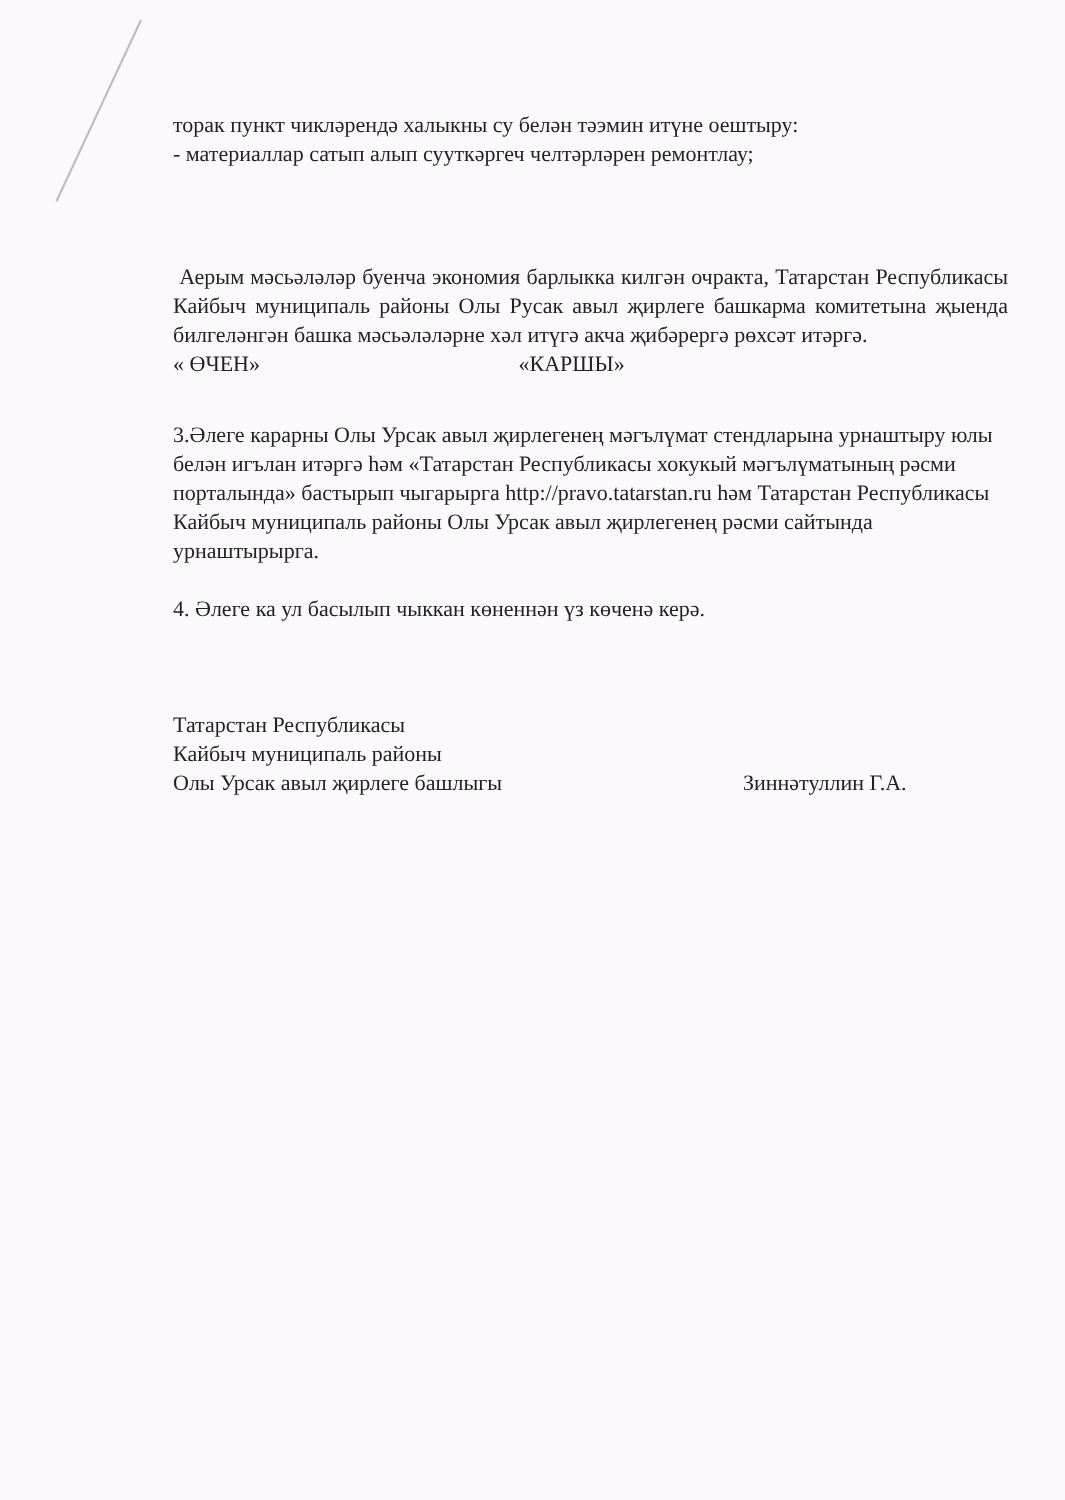торак пункт чикләрендә халыкны су белән тәэмин итүне оештыру:
- материаллар сатып алып сууткәргеч челтәрләрен ремонтлау;
Аерым мәсьәләләр буенча экономия барлыкка килгән очракта, Татарстан Республикасы Кайбыч муниципаль районы Олы Русак авыл җирлеге башкарма комитетына җыенда билгеләнгән башка мәсьәләләрне хәл итүгә акча җибәрергә рөхсәт итәргә.
« ӨЧЕН» «КАРШЫ»
3.Әлеге карарны Олы Урсак авыл җирлегенең мәгълүмат стендларына урнаштыру юлы белән игълан итәргә һәм «Татарстан Республикасы хокукый мәгълүматының рәсми порталында» бастырып чыгарырга http://pravo.tatarstan.ru һәм Татарстан Республикасы Кайбыч муниципаль районы Олы Урсак авыл җирлегенең рәсми сайтында урнаштырырга.
4. Әлеге ка ул басылып чыккан көненнән үз көченә керә.
Татарстан Республикасы
Кайбыч муниципаль районы
Олы Урсак авыл җирлеге башлыгы Зиннәтуллин Г.А.